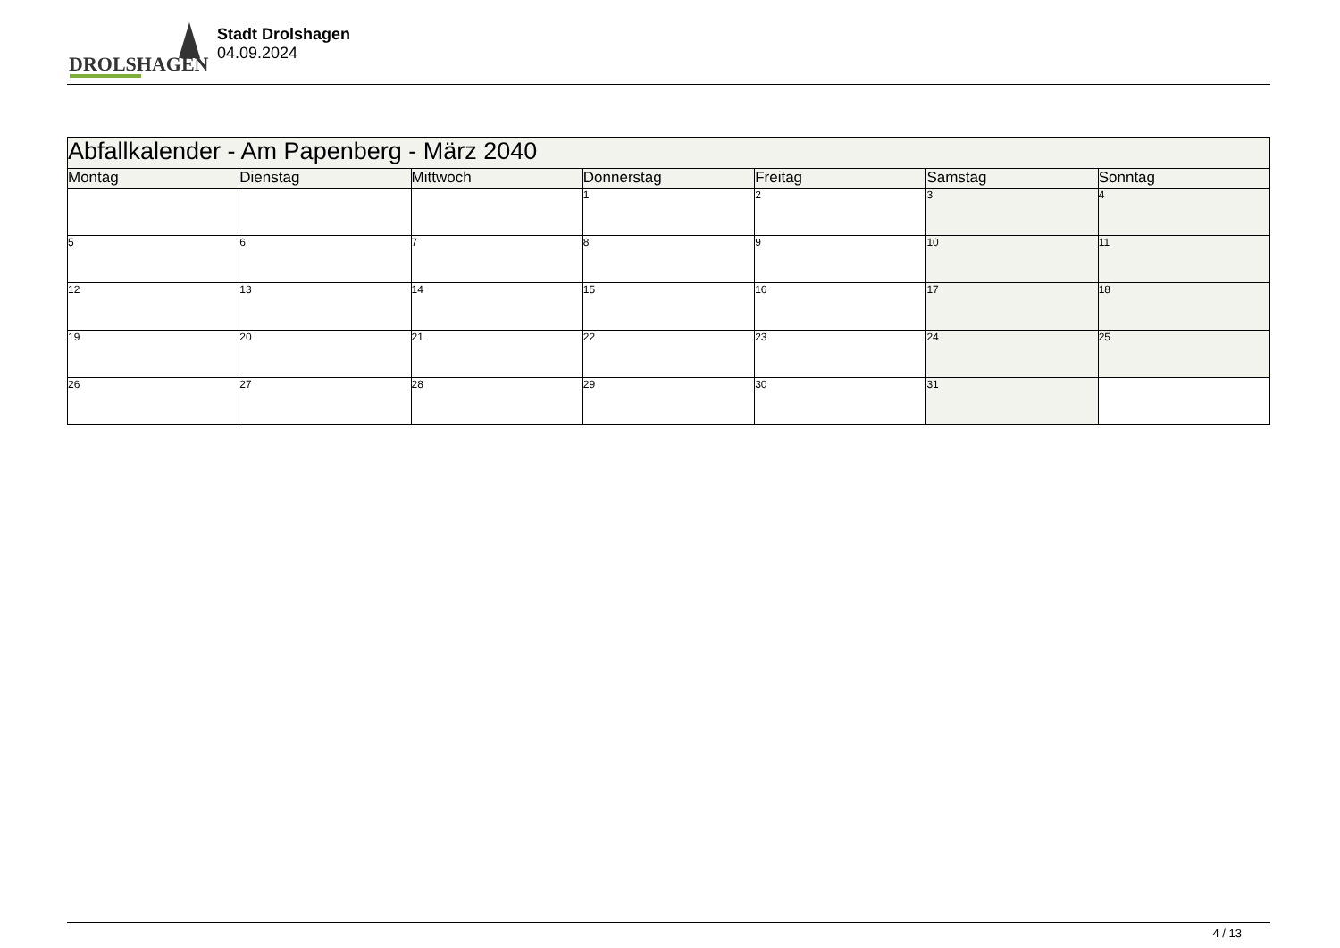DROLSHAGEN
Stadt Drolshagen
04.09.2024
| Abfallkalender - Am Papenberg - März 2040 | | | | | | |
| Montag | Dienstag | Mittwoch | Donnerstag | Freitag | Samstag | Sonntag |
| | | | 1 | 2 | 3 | 4 |
| 5 | 6 | 7 | 8 | 9 | 10 | 11 |
| 12 | 13 | 14 | 15 | 16 | 17 | 18 |
| 19 | 20 | 21 | 22 | 23 | 24 | 25 |
| 26 | 27 | 28 | 29 | 30 | 31 | |
4 / 13